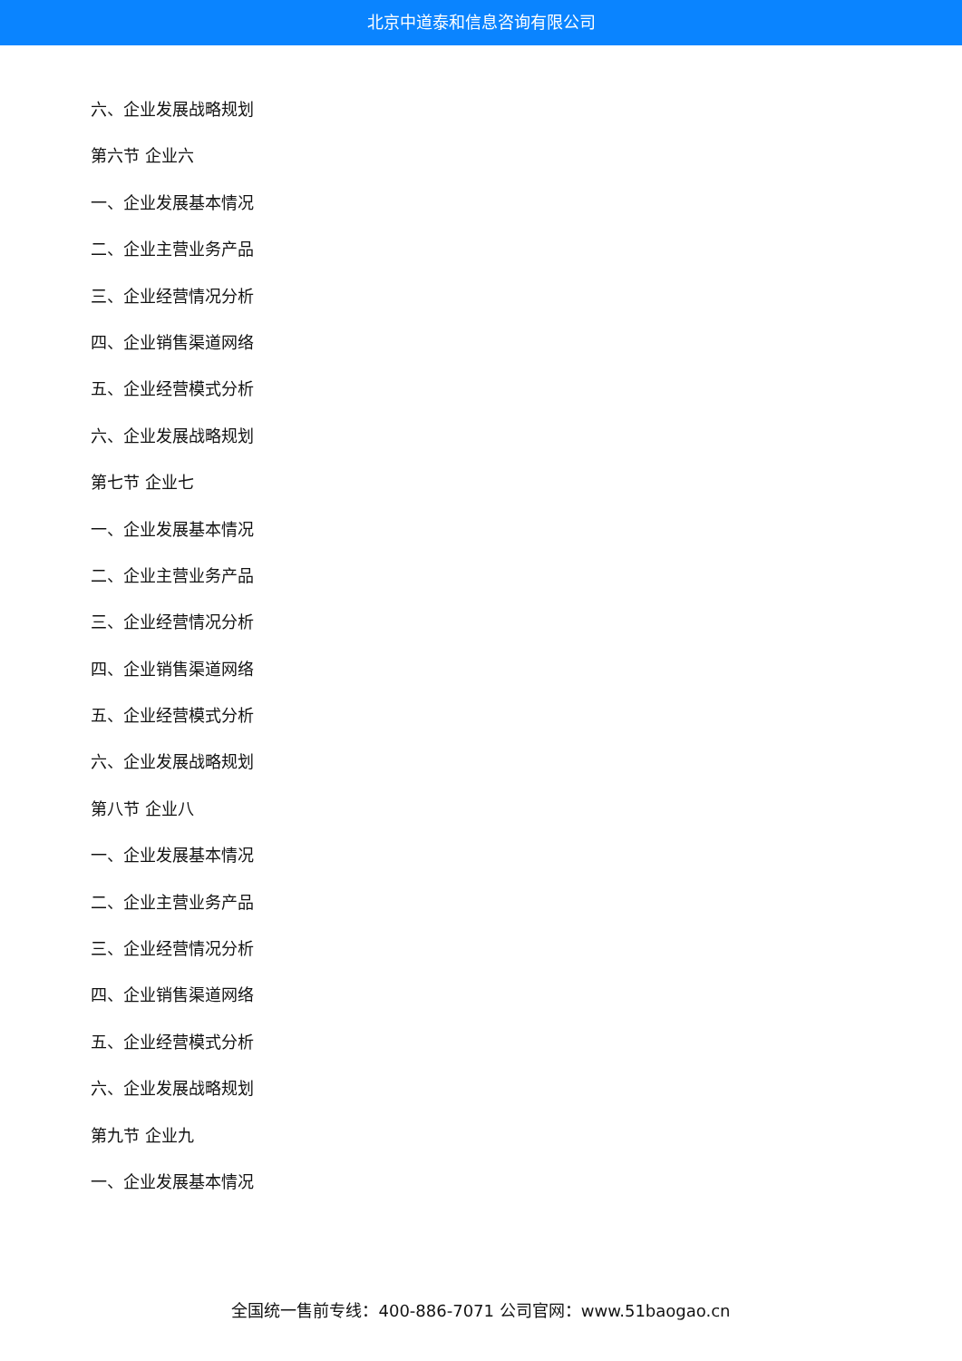北京中道泰和信息咨询有限公司
六、企业发展战略规划
第六节 企业六
一、企业发展基本情况
二、企业主营业务产品
三、企业经营情况分析
四、企业销售渠道网络
五、企业经营模式分析
六、企业发展战略规划
第七节 企业七
一、企业发展基本情况
二、企业主营业务产品
三、企业经营情况分析
四、企业销售渠道网络
五、企业经营模式分析
六、企业发展战略规划
第八节 企业八
一、企业发展基本情况
二、企业主营业务产品
三、企业经营情况分析
四、企业销售渠道网络
五、企业经营模式分析
六、企业发展战略规划
第九节 企业九
一、企业发展基本情况
全国统一售前专线：400-886-7071 公司官网：www.51baogao.cn